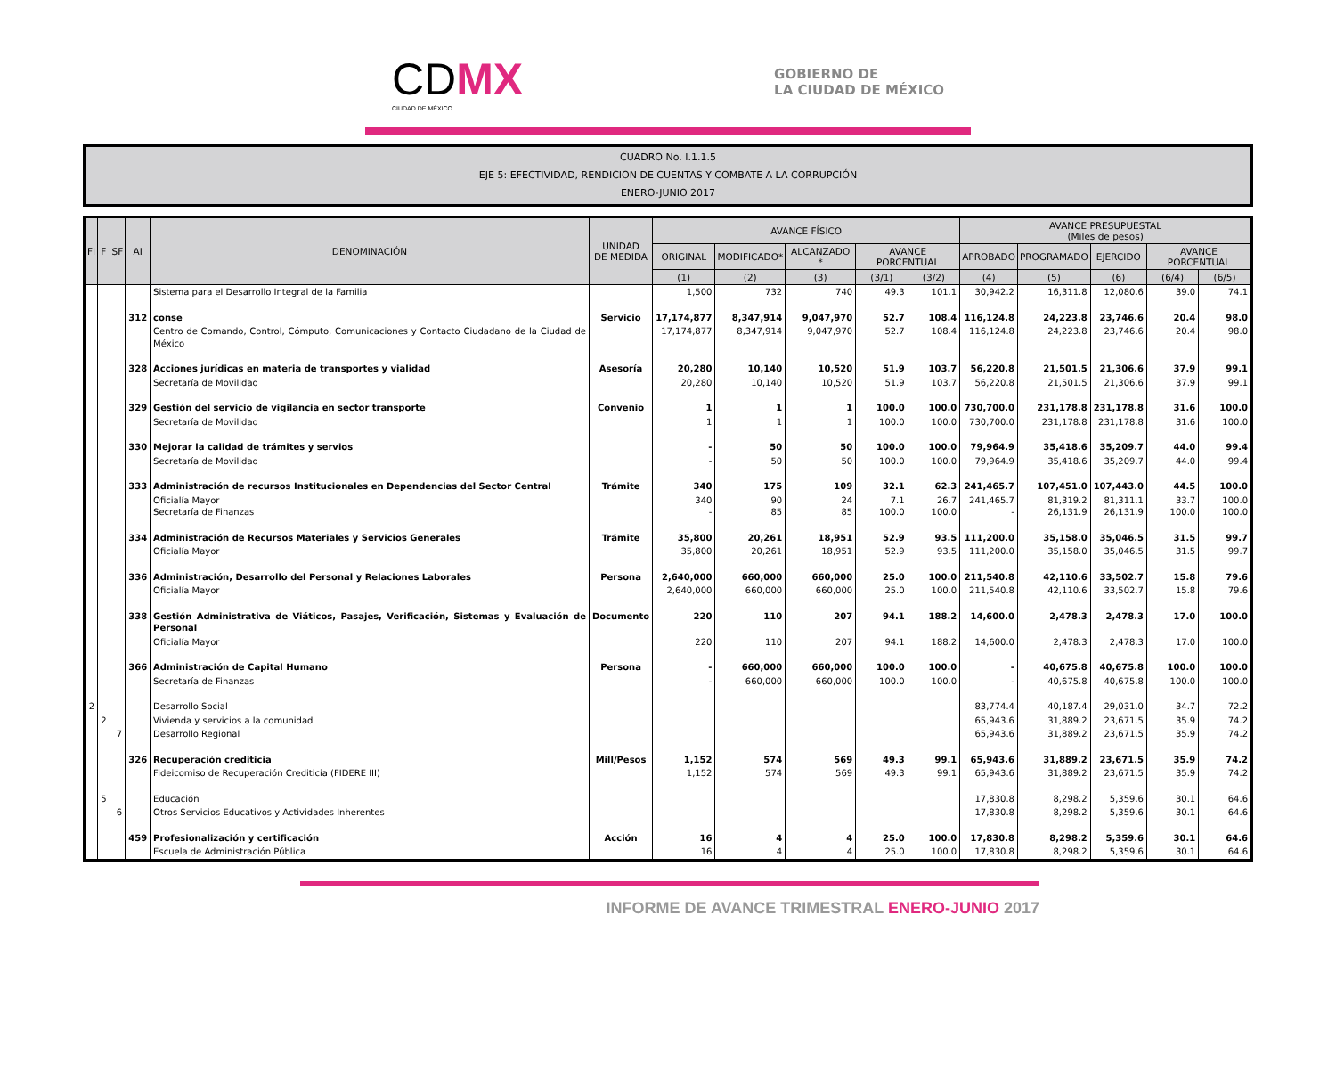CDMX
CIUDAD DE MÉXICO
GOBIERNO DE
LA CIUDAD DE MÉXICO
CUADRO No. I.1.1.5
EJE 5: EFECTIVIDAD, RENDICION DE CUENTAS Y COMBATE A LA CORRUPCIÓN
ENERO-JUNIO 2017
| FI | F | SF | AI | DENOMINACIÓN | UNIDAD DE MEDIDA | AVANCE FÍSICO | | | | | AVANCE PRESUPUESTAL (Miles de pesos) | | | | |
| --- | --- | --- | --- | --- | --- | --- | --- | --- | --- | --- | --- | --- | --- | --- | --- |
| | | | | | | ORIGINAL | MODIFICADO* | ALCANZADO * | AVANCE PORCENTUAL | | APROBADO | PROGRAMADO | EJERCIDO | AVANCE PORCENTUAL | |
| | | | | | | (1) | (2) | (3) | (3/1) | (3/2) | (4) | (5) | (6) | (6/4) | (6/5) |
| | | | | Sistema para el Desarrollo Integral de la Familia | | 1,500 | 732 | 740 | 49.3 | 101.1 | 30,942.2 | 16,311.8 | 12,080.6 | 39.0 | 74.1 |
| | | | 312 | conse | Servicio | 17,174,877 | 8,347,914 | 9,047,970 | 52.7 | 108.4 | 116,124.8 | 24,223.8 | 23,746.6 | 20.4 | 98.0 |
| | | | | Centro de Comando, Control, Cómputo, Comunicaciones y Contacto Ciudadano de la Ciudad de México | | 17,174,877 | 8,347,914 | 9,047,970 | 52.7 | 108.4 | 116,124.8 | 24,223.8 | 23,746.6 | 20.4 | 98.0 |
| | | | 328 | Acciones jurídicas en materia de transportes y vialidad | Asesoría | 20,280 | 10,140 | 10,520 | 51.9 | 103.7 | 56,220.8 | 21,501.5 | 21,306.6 | 37.9 | 99.1 |
| | | | | Secretaría de Movilidad | | 20,280 | 10,140 | 10,520 | 51.9 | 103.7 | 56,220.8 | 21,501.5 | 21,306.6 | 37.9 | 99.1 |
| | | | 329 | Gestión del servicio de vigilancia en sector transporte | Convenio | 1 | 1 | 1 | 100.0 | 100.0 | 730,700.0 | 231,178.8 | 231,178.8 | 31.6 | 100.0 |
| | | | | Secretaría de Movilidad | | 1 | 1 | 1 | 100.0 | 100.0 | 730,700.0 | 231,178.8 | 231,178.8 | 31.6 | 100.0 |
| | | | 330 | Mejorar la calidad de trámites y servios | | - | 50 | 50 | 100.0 | 100.0 | 79,964.9 | 35,418.6 | 35,209.7 | 44.0 | 99.4 |
| | | | | Secretaría de Movilidad | | - | 50 | 50 | 100.0 | 100.0 | 79,964.9 | 35,418.6 | 35,209.7 | 44.0 | 99.4 |
| | | | 333 | Administración de recursos Institucionales en Dependencias del Sector Central | Trámite | 340 | 175 | 109 | 32.1 | 62.3 | 241,465.7 | 107,451.0 | 107,443.0 | 44.5 | 100.0 |
| | | | | Oficialía Mayor Secretaría de Finanzas | | 340 - | 90 85 | 24 85 | 7.1 100.0 | 26.7 100.0 | 241,465.7 - | 81,319.2 26,131.9 | 81,311.1 26,131.9 | 33.7 100.0 | 100.0 100.0 |
| | | | 334 | Administración de Recursos Materiales y Servicios Generales | Trámite | 35,800 | 20,261 | 18,951 | 52.9 | 93.5 | 111,200.0 | 35,158.0 | 35,046.5 | 31.5 | 99.7 |
| | | | | Oficialía Mayor | | 35,800 | 20,261 | 18,951 | 52.9 | 93.5 | 111,200.0 | 35,158.0 | 35,046.5 | 31.5 | 99.7 |
| | | | 336 | Administración, Desarrollo del Personal y Relaciones Laborales | Persona | 2,640,000 | 660,000 | 660,000 | 25.0 | 100.0 | 211,540.8 | 42,110.6 | 33,502.7 | 15.8 | 79.6 |
| | | | | Oficialía Mayor | | 2,640,000 | 660,000 | 660,000 | 25.0 | 100.0 | 211,540.8 | 42,110.6 | 33,502.7 | 15.8 | 79.6 |
| | | | 338 | Gestión Administrativa de Viáticos, Pasajes, Verificación, Sistemas y Evaluación de Personal | Documento | 220 | 110 | 207 | 94.1 | 188.2 | 14,600.0 | 2,478.3 | 2,478.3 | 17.0 | 100.0 |
| | | | | Oficialía Mayor | | 220 | 110 | 207 | 94.1 | 188.2 | 14,600.0 | 2,478.3 | 2,478.3 | 17.0 | 100.0 |
| | | | 366 | Administración de Capital Humano | Persona | - | 660,000 | 660,000 | 100.0 | 100.0 | - | 40,675.8 | 40,675.8 | 100.0 | 100.0 |
| | | | | Secretaría de Finanzas | | - | 660,000 | 660,000 | 100.0 | 100.0 | - | 40,675.8 | 40,675.8 | 100.0 | 100.0 |
| 2 | | | | Desarrollo Social | | | | | | | 83,774.4 | 40,187.4 | 29,031.0 | 34.7 | 72.2 |
| | 2 | | | Vivienda y servicios a la comunidad | | | | | | | 65,943.6 | 31,889.2 | 23,671.5 | 35.9 | 74.2 |
| | | 7 | | Desarrollo Regional | | | | | | | 65,943.6 | 31,889.2 | 23,671.5 | 35.9 | 74.2 |
| | | | 326 | Recuperación crediticia | Mill/Pesos | 1,152 | 574 | 569 | 49.3 | 99.1 | 65,943.6 | 31,889.2 | 23,671.5 | 35.9 | 74.2 |
| | | | | Fideicomiso de Recuperación Crediticia (FIDERE III) | | 1,152 | 574 | 569 | 49.3 | 99.1 | 65,943.6 | 31,889.2 | 23,671.5 | 35.9 | 74.2 |
| | 5 | | | Educación | | | | | | | 17,830.8 | 8,298.2 | 5,359.6 | 30.1 | 64.6 |
| | | 6 | | Otros Servicios Educativos y Actividades Inherentes | | | | | | | 17,830.8 | 8,298.2 | 5,359.6 | 30.1 | 64.6 |
| | | | 459 | Profesionalización y certificación | Acción | 16 | 4 | 4 | 25.0 | 100.0 | 17,830.8 | 8,298.2 | 5,359.6 | 30.1 | 64.6 |
| | | | | Escuela de Administración Pública | | 16 | 4 | 4 | 25.0 | 100.0 | 17,830.8 | 8,298.2 | 5,359.6 | 30.1 | 64.6 |
INFORME DE AVANCE TRIMESTRAL ENERO-JUNIO 2017